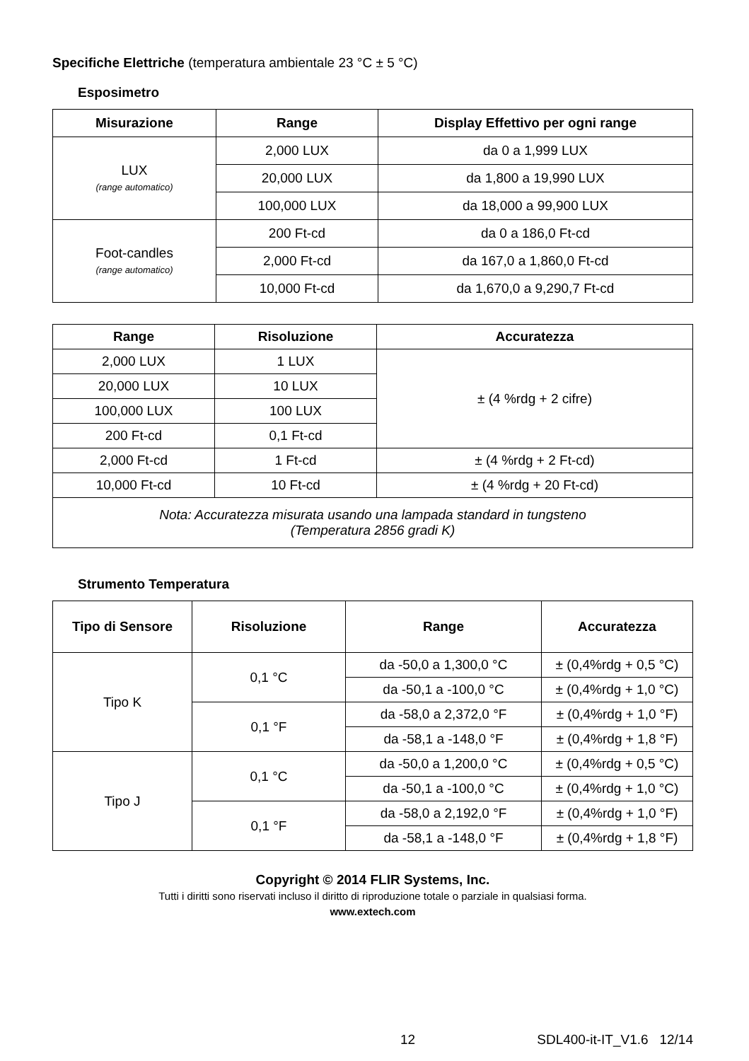Specifiche Elettriche (temperatura ambientale 23 °C ± 5 °C)
Esposimetro
| Misurazione | Range | Display Effettivo per ogni range |
| --- | --- | --- |
| LUX (range automatico) | 2,000 LUX | da 0 a 1,999 LUX |
| | 20,000 LUX | da 1,800 a 19,990 LUX |
| | 100,000 LUX | da 18,000 a 99,900 LUX |
| Foot-candles (range automatico) | 200 Ft-cd | da 0 a 186,0 Ft-cd |
| | 2,000 Ft-cd | da 167,0 a 1,860,0 Ft-cd |
| | 10,000 Ft-cd | da 1,670,0 a 9,290,7 Ft-cd |
| Range | Risoluzione | Accuratezza |
| --- | --- | --- |
| 2,000 LUX | 1 LUX | ± (4 %rdg + 2 cifre) |
| 20,000 LUX | 10 LUX | |
| 100,000 LUX | 100 LUX | |
| 200 Ft-cd | 0,1 Ft-cd | |
| 2,000 Ft-cd | 1 Ft-cd | ± (4 %rdg + 2 Ft-cd) |
| 10,000 Ft-cd | 10 Ft-cd | ± (4 %rdg + 20 Ft-cd) |
| Nota: Accuratezza misurata usando una lampada standard in tungsteno (Temperatura 2856 gradi K) | | |
Strumento Temperatura
| Tipo di Sensore | Risoluzione | Range | Accuratezza |
| --- | --- | --- | --- |
| Tipo K | 0,1 °C | da -50,0 a 1,300,0 °C | ± (0,4%rdg + 0,5 °C) |
| | | da -50,1 a -100,0 °C | ± (0,4%rdg + 1,0 °C) |
| | 0,1 °F | da -58,0 a 2,372,0 °F | ± (0,4%rdg + 1,0 °F) |
| | | da -58,1 a -148,0 °F | ± (0,4%rdg + 1,8 °F) |
| Tipo J | 0,1 °C | da -50,0 a 1,200,0 °C | ± (0,4%rdg + 0,5 °C) |
| | | da -50,1 a -100,0 °C | ± (0,4%rdg + 1,0 °C) |
| | 0,1 °F | da -58,0 a 2,192,0 °F | ± (0,4%rdg + 1,0 °F) |
| | | da -58,1 a -148,0 °F | ± (0,4%rdg + 1,8 °F) |
Copyright © 2014 FLIR Systems, Inc.
Tutti i diritti sono riservati incluso il diritto di riproduzione totale o parziale in qualsiasi forma.
www.extech.com
12 SDL400-it-IT_V1.6 12/14